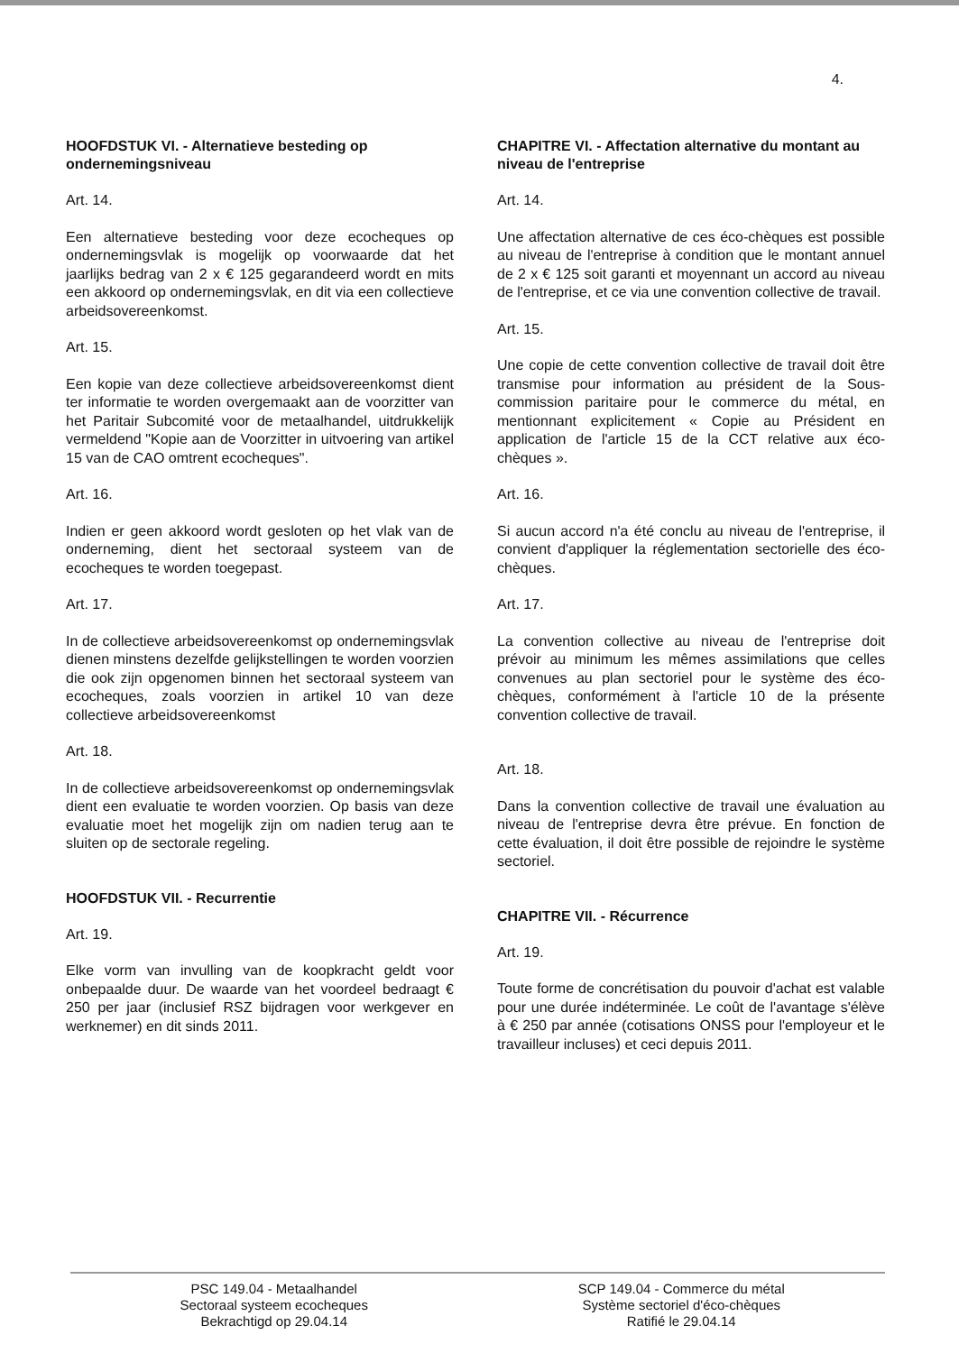4.
HOOFDSTUK VI. - Alternatieve besteding op ondernemingsniveau
Art. 14.
Een alternatieve besteding voor deze ecocheques op ondernemingsvlak is mogelijk op voorwaarde dat het jaarlijks bedrag van 2 x € 125 gegarandeerd wordt en mits een akkoord op ondernemingsvlak, en dit via een collectieve arbeidsovereenkomst.
Art. 15.
Een kopie van deze collectieve arbeidsovereenkomst dient ter informatie te worden overgemaakt aan de voorzitter van het Paritair Subcomité voor de metaalhandel, uitdrukkelijk vermeldend "Kopie aan de Voorzitter in uitvoering van artikel 15 van de CAO omtrent ecocheques".
Art. 16.
Indien er geen akkoord wordt gesloten op het vlak van de onderneming, dient het sectoraal systeem van de ecocheques te worden toegepast.
Art. 17.
In de collectieve arbeidsovereenkomst op ondernemingsvlak dienen minstens dezelfde gelijkstellingen te worden voorzien die ook zijn opgenomen binnen het sectoraal systeem van ecocheques, zoals voorzien in artikel 10 van deze collectieve arbeidsovereenkomst
Art. 18.
In de collectieve arbeidsovereenkomst op ondernemingsvlak dient een evaluatie te worden voorzien. Op basis van deze evaluatie moet het mogelijk zijn om nadien terug aan te sluiten op de sectorale regeling.
HOOFDSTUK VII. - Recurrentie
Art. 19.
Elke vorm van invulling van de koopkracht geldt voor onbepaalde duur. De waarde van het voordeel bedraagt € 250 per jaar (inclusief RSZ bijdragen voor werkgever en werknemer) en dit sinds 2011.
CHAPITRE VI. - Affectation alternative du montant au niveau de l'entreprise
Art. 14.
Une affectation alternative de ces éco-chèques est possible au niveau de l'entreprise à condition que le montant annuel de 2 x € 125 soit garanti et moyennant un accord au niveau de l'entreprise, et ce via une convention collective de travail.
Art. 15.
Une copie de cette convention collective de travail doit être transmise pour information au président de la Sous-commission paritaire pour le commerce du métal, en mentionnant explicitement « Copie au Président en application de l'article 15 de la CCT relative aux éco-chèques ».
Art. 16.
Si aucun accord n'a été conclu au niveau de l'entreprise, il convient d'appliquer la réglementation sectorielle des éco-chèques.
Art. 17.
La convention collective au niveau de l'entreprise doit prévoir au minimum les mêmes assimilations que celles convenues au plan sectoriel pour le système des éco-chèques, conformément à l'article 10 de la présente convention collective de travail.
Art. 18.
Dans la convention collective de travail une évaluation au niveau de l'entreprise devra être prévue. En fonction de cette évaluation, il doit être possible de rejoindre le système sectoriel.
CHAPITRE VII. - Récurrence
Art. 19.
Toute forme de concrétisation du pouvoir d'achat est valable pour une durée indéterminée. Le coût de l'avantage s'élève à € 250 par année (cotisations ONSS pour l'employeur et le travailleur incluses) et ceci depuis 2011.
PSC 149.04 - Metaalhandel
Sectoraal systeem ecocheques
Bekrachtigd op 29.04.14
SCP 149.04 - Commerce du métal
Système sectoriel d'éco-chèques
Ratifié le 29.04.14